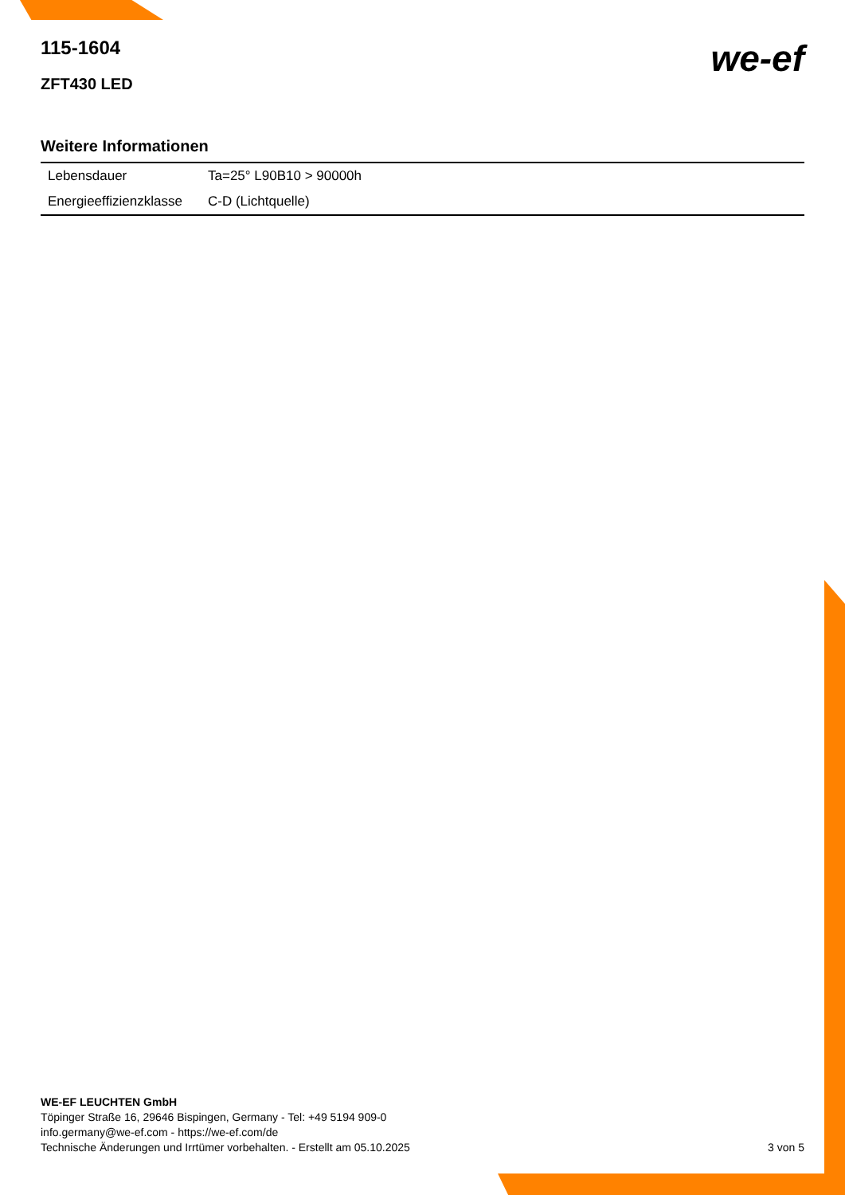we-ef
115-1604
ZFT430 LED
Weitere Informationen
| Lebensdauer | Ta=25° L90B10 > 90000h |
| Energieeffizienzklasse | C-D (Lichtquelle) |
WE-EF LEUCHTEN GmbH
Töpinger Straße 16, 29646 Bispingen, Germany - Tel: +49 5194 909-0
info.germany@we-ef.com - https://we-ef.com/de
3 von 5 Technische Änderungen und Irrtümer vorbehalten. - Erstellt am 05.10.2025